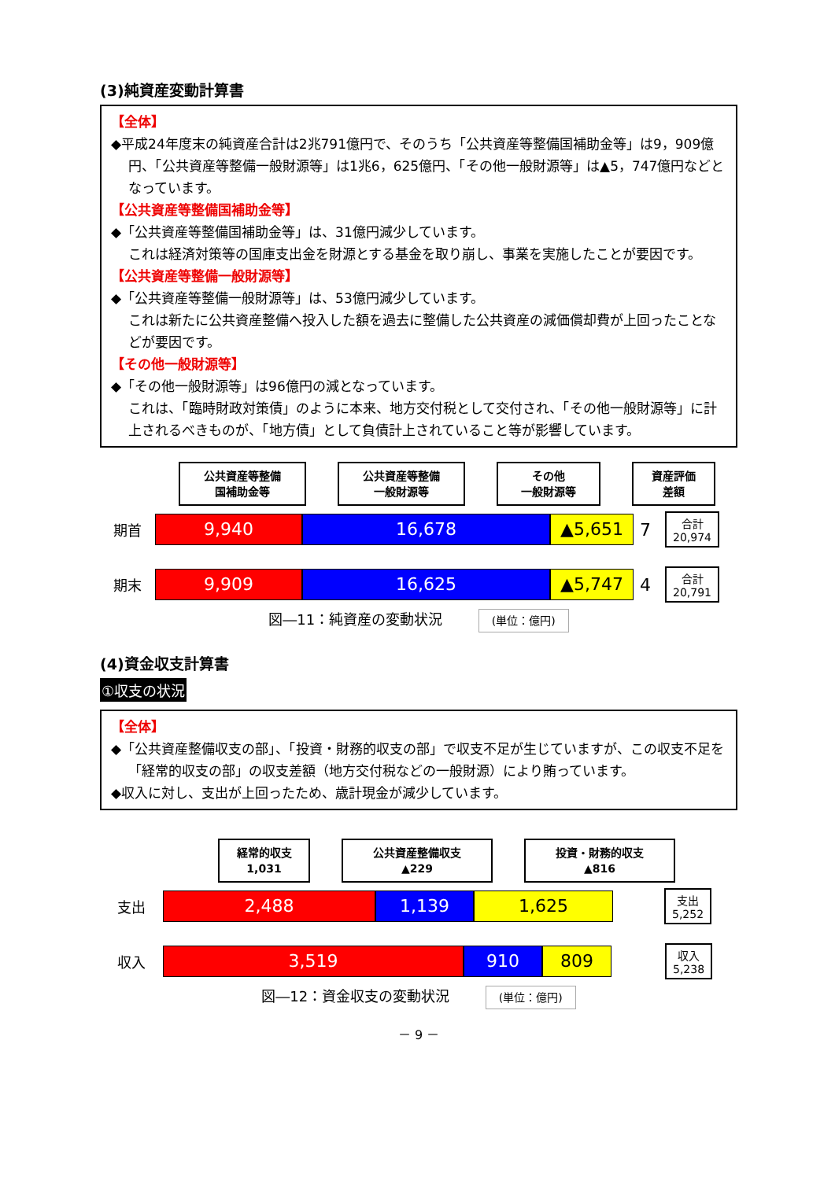(3)純資産変動計算書
【全体】
◆平成24年度末の純資産合計は2兆791億円で、そのうち「公共資産等整備国補助金等」は9，909億円、「公共資産等整備一般財源等」は1兆6，625億円、「その他一般財源等」は▲5，747億円などとなっています。
【公共資産等整備国補助金等】
◆「公共資産等整備国補助金等」は、31億円減少しています。
これは経済対策等の国庫支出金を財源とする基金を取り崩し、事業を実施したことが要因です。
【公共資産等整備一般財源等】
◆「公共資産等整備一般財源等」は、53億円減少しています。
これは新たに公共資産整備へ投入した額を過去に整備した公共資産の減価償却費が上回ったことなどが要因です。
【その他一般財源等】
◆「その他一般財源等」は96億円の減となっています。
これは、「臨時財政対策債」のように本来、地方交付税として交付され、「その他一般財源等」に計上されるべきものが、「地方債」として負債計上されていること等が影響しています。
公共資産等整備
国補助金等 公共資産等整備
一般財源等 その他
一般財源等 資産評価
差額
期首 9,940 16,678 ▲5,651 7 合計
20,974
期末 9,909 16,625 ▲5,747 4 合計
20,791
図―11：純資産の変動状況 (単位：億円)
(4)資金収支計算書
①収支の状況
【全体】
◆「公共資産整備収支の部」、「投資・財務的収支の部」で収支不足が生じていますが、この収支不足を「経常的収支の部」の収支差額（地方交付税などの一般財源）により賄っています。
◆収入に対し、支出が上回ったため、歳計現金が減少しています。
経常的収支
1,031 公共資産整備収支
▲229 投資・財務的収支
▲816
支出 2,488 1,139 1,625 支出
5,252
収入 3,519 910 809 収入
5,238
図―12：資金収支の変動状況 (単位：億円)
－ 9 －